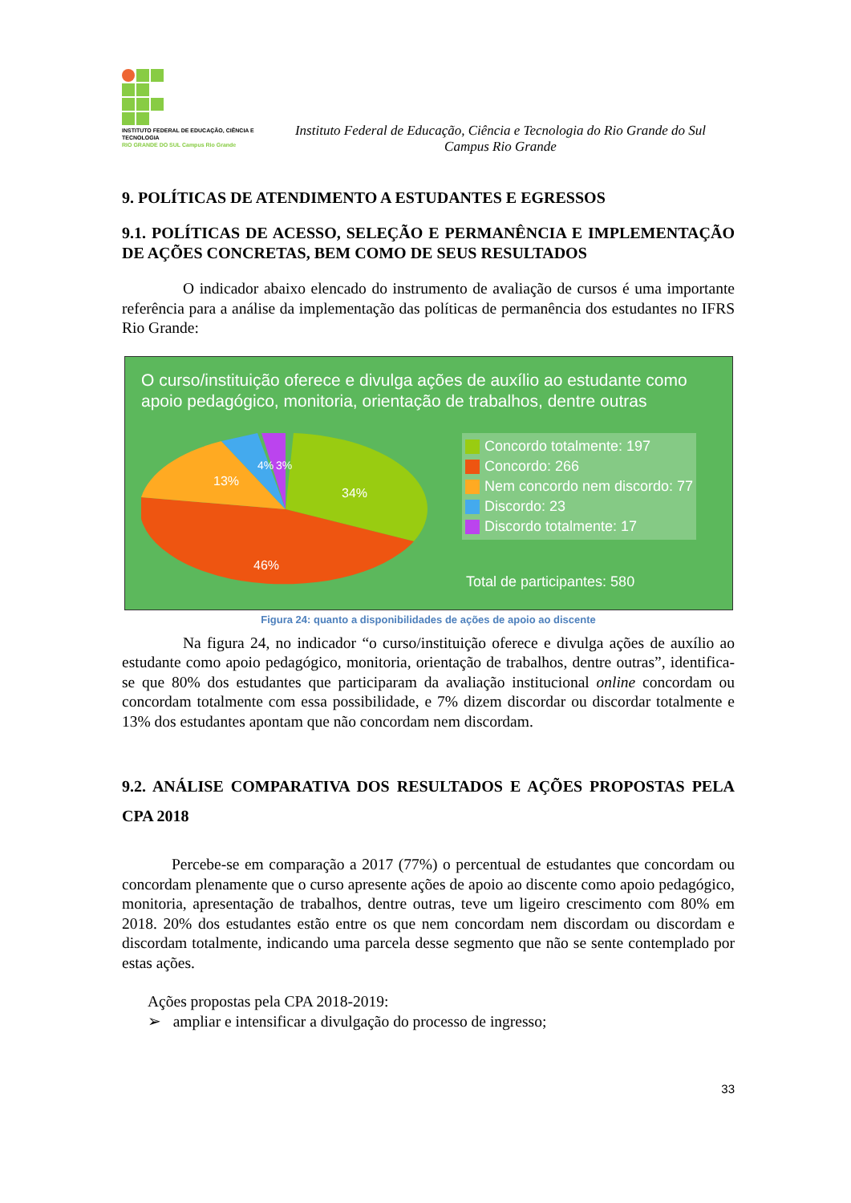INSTITUTO FEDERAL DE EDUCAÇÃO, CIÊNCIA E TECNOLOGIA
RIO GRANDE DO SUL Campus Rio Grande
Instituto Federal de Educação, Ciência e Tecnologia do Rio Grande do Sul
Campus Rio Grande
9. POLÍTICAS DE ATENDIMENTO A ESTUDANTES E EGRESSOS
9.1. POLÍTICAS DE ACESSO, SELEÇÃO E PERMANÊNCIA E IMPLEMENTAÇÃO DE AÇÕES CONCRETAS, BEM COMO DE SEUS RESULTADOS
O indicador abaixo elencado do instrumento de avaliação de cursos é uma importante referência para a análise da implementação das políticas de permanência dos estudantes no IFRS Rio Grande:
O curso/instituição oferece e divulga ações de auxílio ao estudante como apoio pedagógico, monitoria, orientação de trabalhos, dentre outras
34%
46%
13%
4%
3%
Concordo totalmente: 197
Concordo: 266
Nem concordo nem discordo: 77
Discordo: 23
Discordo totalmente: 17
Total de participantes: 580
Figura 24: quanto a disponibilidades de ações de apoio ao discente
Na figura 24, no indicador “o curso/instituição oferece e divulga ações de auxílio ao estudante como apoio pedagógico, monitoria, orientação de trabalhos, dentre outras”, identifica-se que 80% dos estudantes que participaram da avaliação institucional online concordam ou concordam totalmente com essa possibilidade, e 7% dizem discordar ou discordar totalmente e 13% dos estudantes apontam que não concordam nem discordam.
9.2. ANÁLISE COMPARATIVA DOS RESULTADOS E AÇÕES PROPOSTAS PELA CPA 2018
Percebe-se em comparação a 2017 (77%) o percentual de estudantes que concordam ou concordam plenamente que o curso apresente ações de apoio ao discente como apoio pedagógico, monitoria, apresentação de trabalhos, dentre outras, teve um ligeiro crescimento com 80% em 2018. 20% dos estudantes estão entre os que nem concordam nem discordam ou discordam e discordam totalmente, indicando uma parcela desse segmento que não se sente contemplado por estas ações.
Ações propostas pela CPA 2018-2019:
➢ ampliar e intensificar a divulgação do processo de ingresso;
33